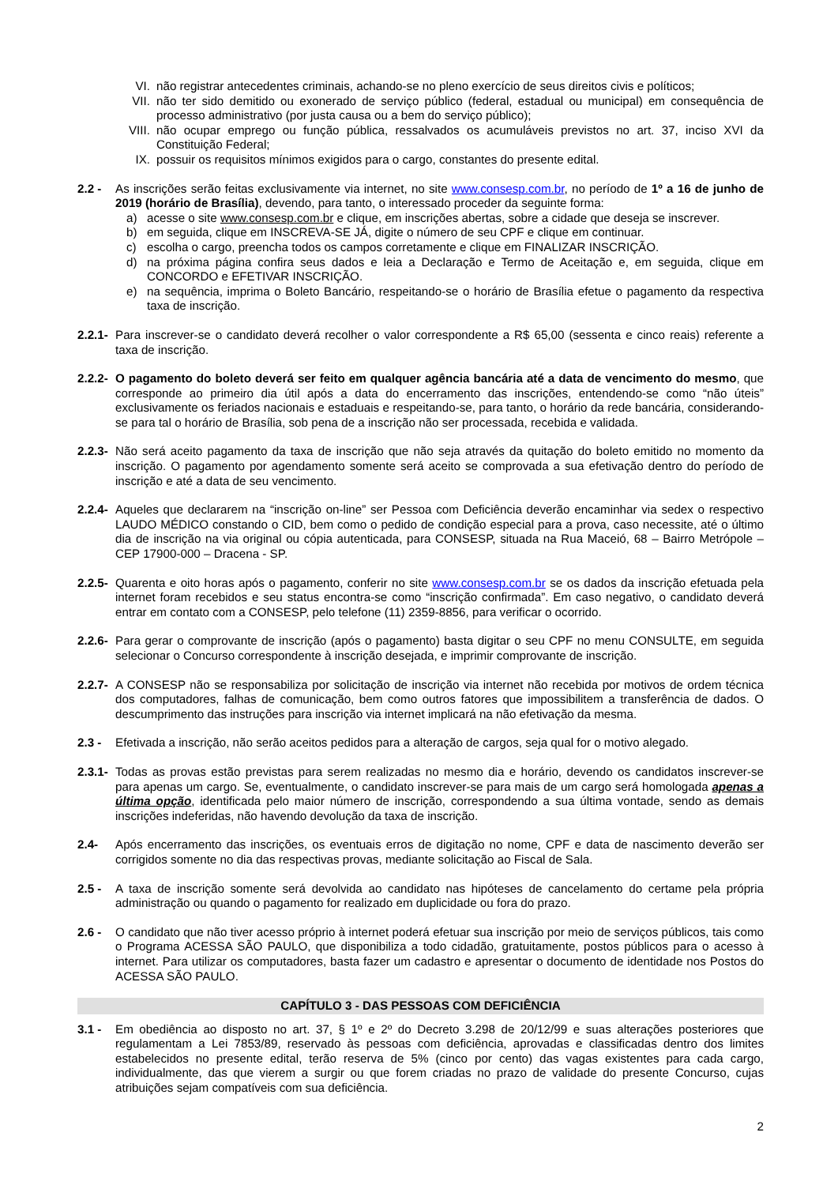VI. não registrar antecedentes criminais, achando-se no pleno exercício de seus direitos civis e políticos;
VII. não ter sido demitido ou exonerado de serviço público (federal, estadual ou municipal) em consequência de processo administrativo (por justa causa ou a bem do serviço público);
VIII. não ocupar emprego ou função pública, ressalvados os acumuláveis previstos no art. 37, inciso XVI da Constituição Federal;
IX. possuir os requisitos mínimos exigidos para o cargo, constantes do presente edital.
2.2 - As inscrições serão feitas exclusivamente via internet, no site www.consesp.com.br, no período de 1º a 16 de junho de 2019 (horário de Brasília), devendo, para tanto, o interessado proceder da seguinte forma:
a) acesse o site www.consesp.com.br e clique, em inscrições abertas, sobre a cidade que deseja se inscrever.
b) em seguida, clique em INSCREVA-SE JÁ, digite o número de seu CPF e clique em continuar.
c) escolha o cargo, preencha todos os campos corretamente e clique em FINALIZAR INSCRIÇÃO.
d) na próxima página confira seus dados e leia a Declaração e Termo de Aceitação e, em seguida, clique em CONCORDO e EFETIVAR INSCRIÇÃO.
e) na sequência, imprima o Boleto Bancário, respeitando-se o horário de Brasília efetue o pagamento da respectiva taxa de inscrição.
2.2.1-
Para inscrever-se o candidato deverá recolher o valor correspondente a R$ 65,00 (sessenta e cinco reais) referente a taxa de inscrição.
2.2.2-
O pagamento do boleto deverá ser feito em qualquer agência bancária até a data de vencimento do mesmo, que corresponde ao primeiro dia útil após a data do encerramento das inscrições, entendendo-se como “não úteis” exclusivamente os feriados nacionais e estaduais e respeitando-se, para tanto, o horário da rede bancária, considerando-se para tal o horário de Brasília, sob pena de a inscrição não ser processada, recebida e validada.
2.2.3-
Não será aceito pagamento da taxa de inscrição que não seja através da quitação do boleto emitido no momento da inscrição. O pagamento por agendamento somente será aceito se comprovada a sua efetivação dentro do período de inscrição e até a data de seu vencimento.
2.2.4-
Aqueles que declararem na “inscrição on-line” ser Pessoa com Deficiência deverão encaminhar via sedex o respectivo LAUDO MÉDICO constando o CID, bem como o pedido de condição especial para a prova, caso necessite, até o último dia de inscrição na via original ou cópia autenticada, para CONSESP, situada na Rua Maceió, 68 – Bairro Metrópole – CEP 17900-000 – Dracena - SP.
2.2.5-
Quarenta e oito horas após o pagamento, conferir no site www.consesp.com.br se os dados da inscrição efetuada pela internet foram recebidos e seu status encontra-se como “inscrição confirmada”. Em caso negativo, o candidato deverá entrar em contato com a CONSESP, pelo telefone (11) 2359-8856, para verificar o ocorrido.
2.2.6-
Para gerar o comprovante de inscrição (após o pagamento) basta digitar o seu CPF no menu CONSULTE, em seguida selecionar o Concurso correspondente à inscrição desejada, e imprimir comprovante de inscrição.
2.2.7-
A CONSESP não se responsabiliza por solicitação de inscrição via internet não recebida por motivos de ordem técnica dos computadores, falhas de comunicação, bem como outros fatores que impossibilitem a transferência de dados. O descumprimento das instruções para inscrição via internet implicará na não efetivação da mesma.
2.3 - Efetivada a inscrição, não serão aceitos pedidos para a alteração de cargos, seja qual for o motivo alegado.
2.3.1-
Todas as provas estão previstas para serem realizadas no mesmo dia e horário, devendo os candidatos inscrever-se para apenas um cargo. Se, eventualmente, o candidato inscrever-se para mais de um cargo será homologada apenas a última opção, identificada pelo maior número de inscrição, correspondendo a sua última vontade, sendo as demais inscrições indeferidas, não havendo devolução da taxa de inscrição.
2.4- Após encerramento das inscrições, os eventuais erros de digitação no nome, CPF e data de nascimento deverão ser corrigidos somente no dia das respectivas provas, mediante solicitação ao Fiscal de Sala.
2.5 - A taxa de inscrição somente será devolvida ao candidato nas hipóteses de cancelamento do certame pela própria administração ou quando o pagamento for realizado em duplicidade ou fora do prazo.
2.6 - O candidato que não tiver acesso próprio à internet poderá efetuar sua inscrição por meio de serviços públicos, tais como o Programa ACESSA SÃO PAULO, que disponibiliza a todo cidadão, gratuitamente, postos públicos para o acesso à internet. Para utilizar os computadores, basta fazer um cadastro e apresentar o documento de identidade nos Postos do ACESSA SÃO PAULO.
CAPÍTULO 3 - DAS PESSOAS COM DEFICIÊNCIA
3.1 - Em obediência ao disposto no art. 37, § 1º e 2º do Decreto 3.298 de 20/12/99 e suas alterações posteriores que regulamentam a Lei 7853/89, reservado às pessoas com deficiência, aprovadas e classificadas dentro dos limites estabelecidos no presente edital, terão reserva de 5% (cinco por cento) das vagas existentes para cada cargo, individualmente, das que vierem a surgir ou que forem criadas no prazo de validade do presente Concurso, cujas atribuições sejam compatíveis com sua deficiência.
2